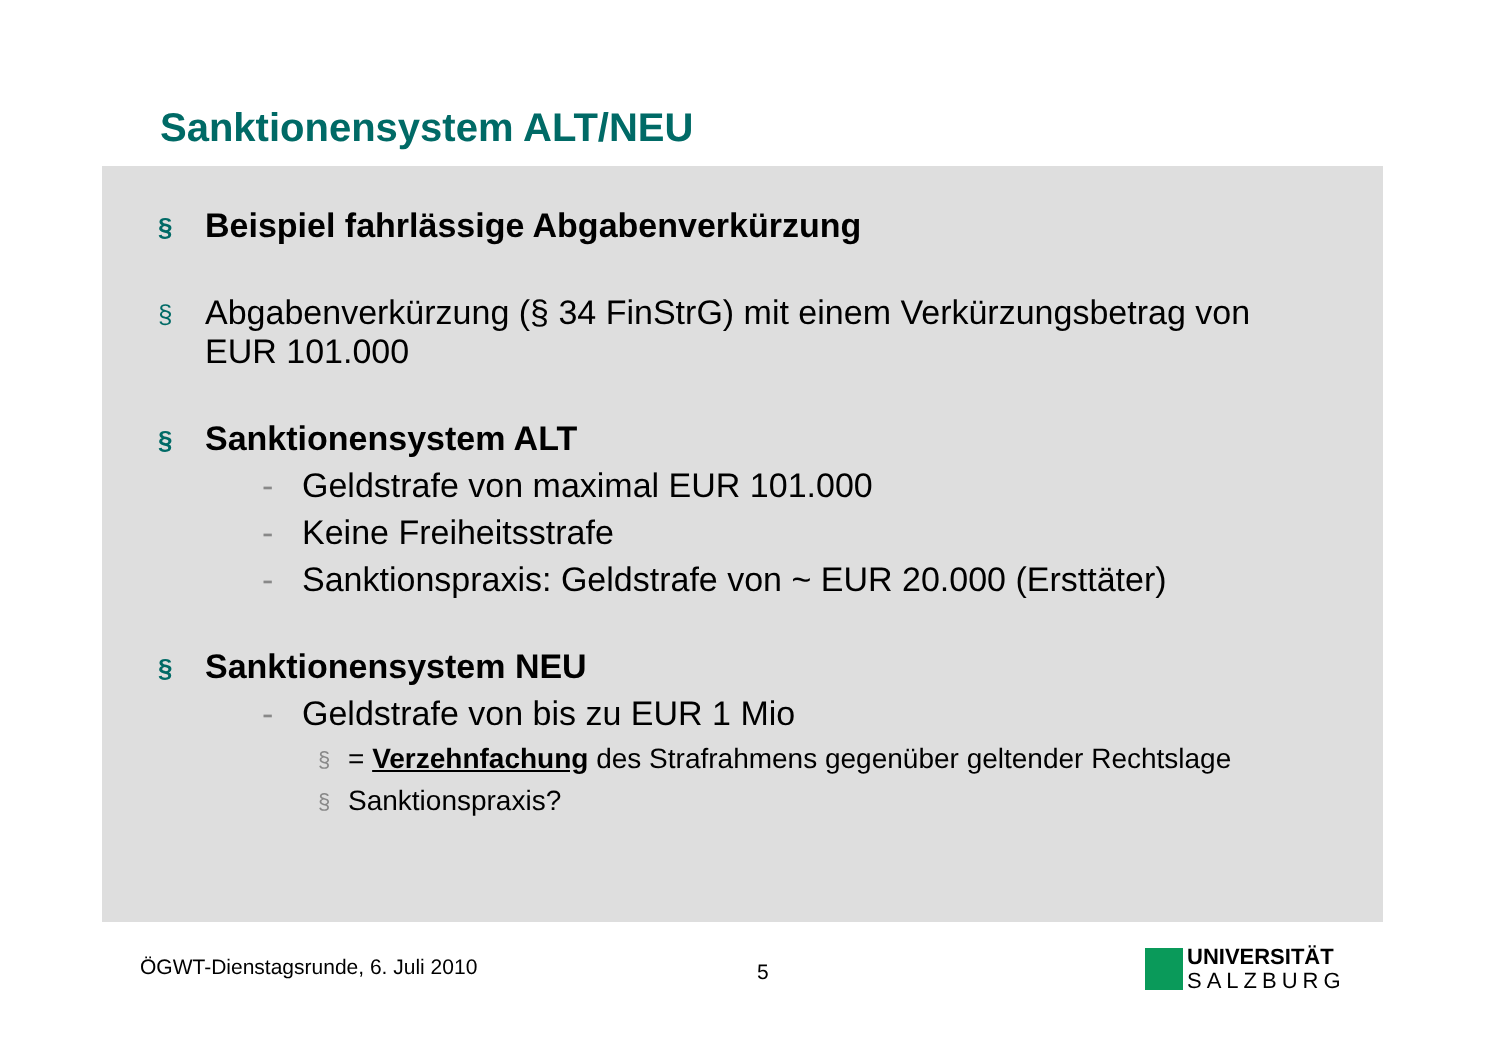Sanktionensystem ALT/NEU
§ Beispiel fahrlässige Abgabenverkürzung
§ Abgabenverkürzung (§ 34 FinStrG) mit einem Verkürzungsbetrag von
EUR 101.000
§ Sanktionensystem ALT
- Geldstrafe von maximal EUR 101.000
- Keine Freiheitsstrafe
- Sanktionspraxis: Geldstrafe von ~ EUR 20.000 (Ersttäter)
§ Sanktionensystem NEU
- Geldstrafe von bis zu EUR 1 Mio
§ = Verzehnfachung des Strafrahmens gegenüber geltender Rechtslage
§ Sanktionspraxis?
ÖGWT-Dienstagsrunde, 6. Juli 2010
5
UNIVERSITÄT
SALZBURG